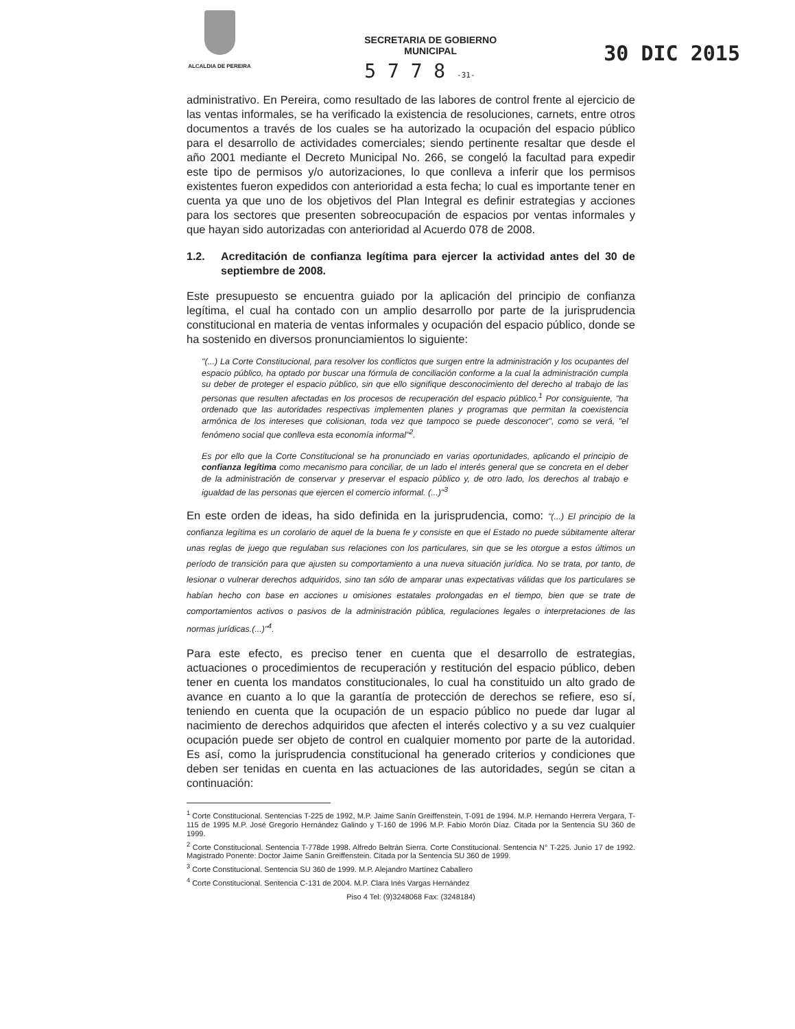ALCALDIA DE PEREIRA
SECRETARIA DE GOBIERNO
MUNICIPAL
5 7 7 8 -31-
30 DIC 2015
administrativo. En Pereira, como resultado de las labores de control frente al ejercicio de las ventas informales, se ha verificado la existencia de resoluciones, carnets, entre otros documentos a través de los cuales se ha autorizado la ocupación del espacio público para el desarrollo de actividades comerciales; siendo pertinente resaltar que desde el año 2001 mediante el Decreto Municipal No. 266, se congeló la facultad para expedir este tipo de permisos y/o autorizaciones, lo que conlleva a inferir que los permisos existentes fueron expedidos con anterioridad a esta fecha; lo cual es importante tener en cuenta ya que uno de los objetivos del Plan Integral es definir estrategias y acciones para los sectores que presenten sobreocupación de espacios por ventas informales y que hayan sido autorizadas con anterioridad al Acuerdo 078 de 2008.
1.2. Acreditación de confianza legítima para ejercer la actividad antes del 30 de septiembre de 2008.
Este presupuesto se encuentra guiado por la aplicación del principio de confianza legítima, el cual ha contado con un amplio desarrollo por parte de la jurisprudencia constitucional en materia de ventas informales y ocupación del espacio público, donde se ha sostenido en diversos pronunciamientos lo siguiente:
"(...) La Corte Constitucional, para resolver los conflictos que surgen entre la administración y los ocupantes del espacio público, ha optado por buscar una fórmula de conciliación conforme a la cual la administración cumpla su deber de proteger el espacio público, sin que ello signifique desconocimiento del derecho al trabajo de las personas que resulten afectadas en los procesos de recuperación del espacio público.<sup>1</sup> Por consiguiente, "ha ordenado que las autoridades respectivas implementen planes y programas que permitan la coexistencia armónica de los intereses que colisionan, toda vez que tampoco se puede desconocer", como se verá, "el fenómeno social que conlleva esta economía informal"<sup>2</sup>.
Es por ello que la Corte Constitucional se ha pronunciado en varias oportunidades, aplicando el principio de confianza legítima como mecanismo para conciliar, de un lado el interés general que se concreta en el deber de la administración de conservar y preservar el espacio público y, de otro lado, los derechos al trabajo e igualdad de las personas que ejercen el comercio informal. (...)"<sup>3</sup>
En este orden de ideas, ha sido definida en la jurisprudencia, como: "(...) El principio de la confianza legítima es un corolario de aquel de la buena fe y consiste en que el Estado no puede súbitamente alterar unas reglas de juego que regulaban sus relaciones con los particulares, sin que se les otorgue a estos últimos un período de transición para que ajusten su comportamiento a una nueva situación jurídica. No se trata, por tanto, de lesionar o vulnerar derechos adquiridos, sino tan sólo de amparar unas expectativas válidas que los particulares se habían hecho con base en acciones u omisiones estatales prolongadas en el tiempo, bien que se trate de comportamientos activos o pasivos de la administración pública, regulaciones legales o interpretaciones de las normas jurídicas.(...)"<sup>4</sup>.
Para este efecto, es preciso tener en cuenta que el desarrollo de estrategias, actuaciones o procedimientos de recuperación y restitución del espacio público, deben tener en cuenta los mandatos constitucionales, lo cual ha constituido un alto grado de avance en cuanto a lo que la garantía de protección de derechos se refiere, eso sí, teniendo en cuenta que la ocupación de un espacio público no puede dar lugar al nacimiento de derechos adquiridos que afecten el interés colectivo y a su vez cualquier ocupación puede ser objeto de control en cualquier momento por parte de la autoridad. Es así, como la jurisprudencia constitucional ha generado criterios y condiciones que deben ser tenidas en cuenta en las actuaciones de las autoridades, según se citan a continuación:
<sup>1</sup> Corte Constitucional. Sentencias T-225 de 1992, M.P. Jaime Sanín Greiffenstein, T-091 de 1994. M.P. Hernando Herrera Vergara, T-115 de 1995 M.P. José Gregorio Hernández Galindo y T-160 de 1996 M.P. Fabio Morón Díaz. Citada por la Sentencia SU 360 de 1999.
<sup>2</sup> Corte Constitucional. Sentencia T-778de 1998. Alfredo Beltrán Sierra. Corte Constitucional. Sentencia N° T-225. Junio 17 de 1992. Magistrado Ponente: Doctor Jaime Sanín Greiffenstein. Citada por la Sentencia SU 360 de 1999.
<sup>3</sup> Corte Constitucional. Sentencia SU 360 de 1999. M.P. Alejandro Martínez Caballero
<sup>4</sup> Corte Constitucional. Sentencia C-131 de 2004. M.P. Clara Inés Vargas Hernández
Piso 4 Tel: (9)3248068 Fax: (3248184)